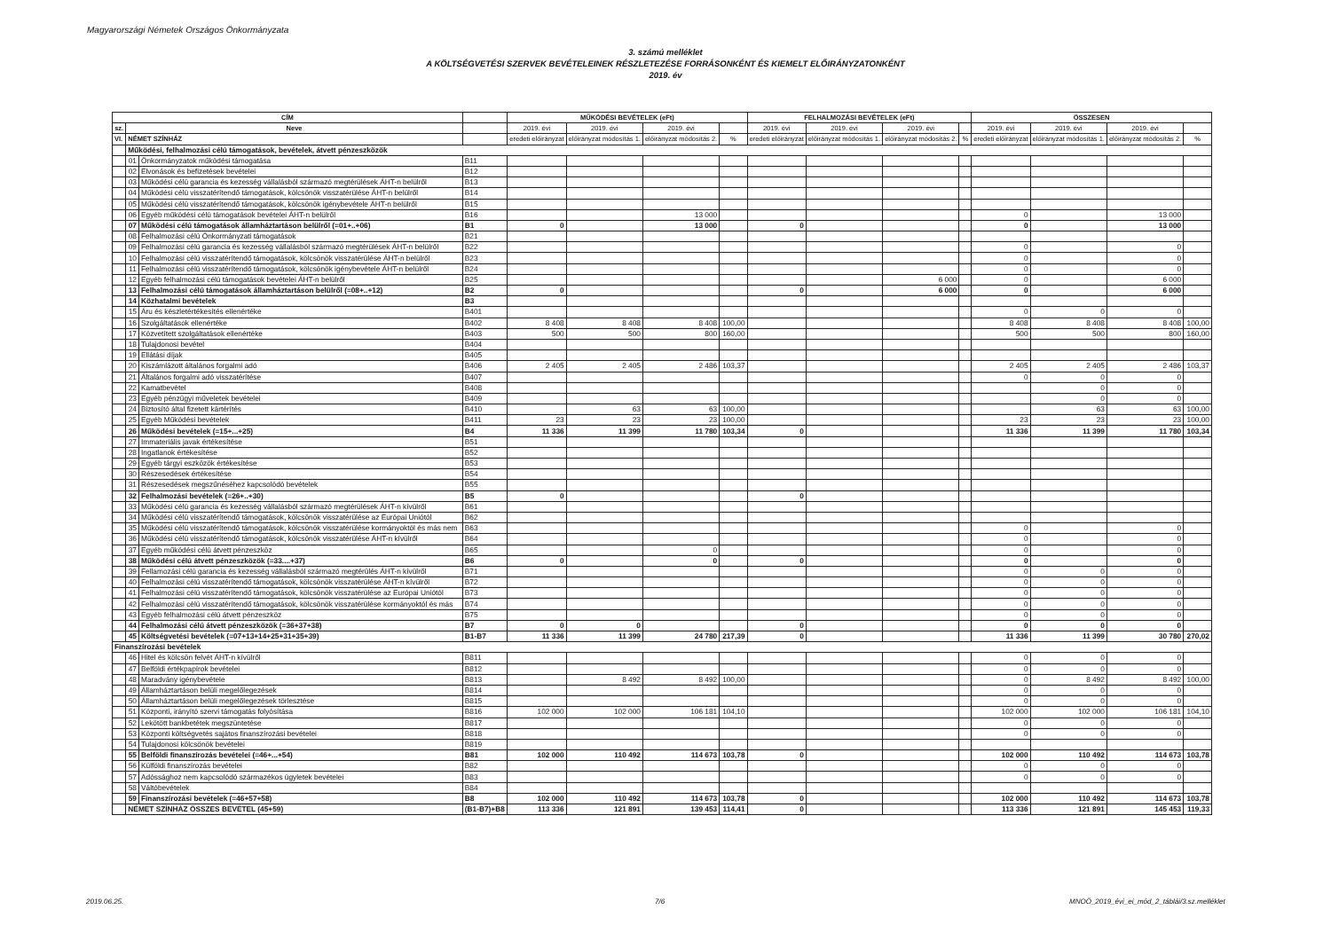Magyarországi Németek Országos Önkormányzata
3. számú melléklet
A KÖLTSÉGVETÉSI SZERVEK BEVÉTELEINEK RÉSZLETEZÉSE FORRÁSONKÉNT ÉS KIEMELT ELŐIRÁNYZATONKÉNT
2019. év
| CÍM | | | | MŰKÖDÉSI BEVÉTELEK (eFt) | | | | FELHALMOZÁSI BEVÉTELEK (eFt) | | | | ÖSSZESEN | | | |
| --- | --- | --- | --- | --- | --- | --- | --- | --- | --- | --- | --- | --- | --- | --- | --- |
| sz. | Neve | | | 2019. évi | 2019. évi | 2019. évi | | 2019. évi | 2019. évi | 2019. évi | | 2019. évi | 2019. évi | 2019. évi | |
| VI. | NÉMET SZÍNHÁZ | | | eredeti előirányzat | előirányzat módosítás 1. | előirányzat módosítás 2. | % | eredeti előirányzat | előirányzat módosítás 1. | előirányzat módosítás 2. | % | eredeti előirányzat | előirányzat módosítás 1. | előirányzat módosítás 2. | % |
| | Működési, felhalmozási célú támogatások, bevételek, átvett pénzeszközök | | | | | | | | | | | | | | |
| | 01 | Önkormányzatok működési támogatása | B11 | | | | | | | | | | | | |
| | 02 | Elvonások és befizetések bevételei | B12 | | | | | | | | | | | | |
| | 03 | Működési célú garancia és kezesség vállalásból származó megtérülések ÁHT-n belülről | B13 | | | | | | | | | | | | |
| | 04 | Működési célú visszatérítendő támogatások, kölcsönök visszatérülése ÁHT-n belülről | B14 | | | | | | | | | | | | |
| | 05 | Működési célú visszatérítendő támogatások, kölcsönök igénybevétele ÁHT-n belülről | B15 | | | | | | | | | | | | |
| | 06 | Egyéb működési célú támogatások bevételei ÁHT-n belülről | B16 | | | 13 000 | | | | | | 0 | | 13 000 | |
| | 07 | Működési célú támogatások államháztartáson belülről (=01+..+06) | B1 | 0 | | 13 000 | | 0 | | | | 0 | | 13 000 | |
| | 08 | Felhalmozási célú Önkormányzati támogatások | B21 | | | | | | | | | | | | |
| | 09 | Felhalmozási célú garancia és kezesség vállalásból származó megtérülések ÁHT-n belülről | B22 | | | | | | | | | 0 | | 0 | |
| | 10 | Felhalmozási célú visszatérítendő támogatások, kölcsönök visszatérülése ÁHT-n belülről | B23 | | | | | | | | | 0 | | 0 | |
| | 11 | Felhalmozási célú visszatérítendő támogatások, kölcsönök igénybevétele ÁHT-n belülről | B24 | | | | | | | | | 0 | | 0 | |
| | 12 | Egyéb felhalmozási célú támogatások bevételei ÁHT-n belülről | B25 | | | | | | | 6 000 | | 0 | | 6 000 | |
| | 13 | Felhalmozási célú támogatások államháztartáson belülről (=08+..+12) | B2 | 0 | | | | 0 | | 6 000 | | 0 | | 6 000 | |
| | 14 | Közhatalmi bevételek | B3 | | | | | | | | | | | | |
| | 15 | Áru és készletértékesítés ellenértéke | B401 | | | | | | | | | 0 | 0 | 0 | |
| | 16 | Szolgáltatások ellenértéke | B402 | 8 408 | 8 408 | 8 408 | 100,00 | | | | | 8 408 | 8 408 | 8 408 | 100,00 |
| | 17 | Közvetített szolgáltatások ellenértéke | B403 | 500 | 500 | 800 | 160,00 | | | | | 500 | 500 | 800 | 160,00 |
| | 18 | Tulajdonosi bevétel | B404 | | | | | | | | | | | | |
| | 19 | Ellátási díjak | B405 | | | | | | | | | | | | |
| | 20 | Kiszámlázott általános forgalmi adó | B406 | 2 405 | 2 405 | 2 486 | 103,37 | | | | | 2 405 | 2 405 | 2 486 | 103,37 |
| | 21 | Általános forgalmi adó visszatérítése | B407 | | | | | | | | | 0 | 0 | 0 | |
| | 22 | Kamatbevétel | B408 | | | | | | | | | | 0 | 0 | |
| | 23 | Egyéb pénzügyi műveletek bevételei | B409 | | | | | | | | | | 0 | 0 | |
| | 24 | Biztosító által fizetett kártérítés | B410 | | 63 | 63 | 100,00 | | | | | | 63 | 63 | 100,00 |
| | 25 | Egyéb Működési bevételek | B411 | 23 | 23 | 23 | 100,00 | | | | | 23 | 23 | 23 | 100,00 |
| | 26 | Működési bevételek (=15+...+25) | B4 | 11 336 | 11 399 | 11 780 | 103,34 | 0 | | | | 11 336 | 11 399 | 11 780 | 103,34 |
| | 27 | Immateriális javak értékesítése | B51 | | | | | | | | | | | | |
| | 28 | Ingatlanok értékesítése | B52 | | | | | | | | | | | | |
| | 29 | Egyéb tárgyi eszközök értékesítése | B53 | | | | | | | | | | | | |
| | 30 | Részesedések értékesítése | B54 | | | | | | | | | | | | |
| | 31 | Részesedések megszűnéséhez kapcsolódó bevételek | B55 | | | | | | | | | | | | |
| | 32 | Felhalmozási bevételek (=26+..+30) | B5 | 0 | | | | 0 | | | | | | | |
| | 33 | Működési célú garancia és kezesség vállalásból származó megtérülések ÁHT-n kívülről | B61 | | | | | | | | | | | | |
| | 34 | Működési célú visszatérítendő támogatások, kölcsönök visszatérülése az Európai Uniótól | B62 | | | | | | | | | | | | |
| | 35 | Működési célú visszatérítendő támogatások, kölcsönök visszatérülése kormányoktól és más nem | B63 | | | | | | | | | 0 | | 0 | |
| | 36 | Működési célú visszatérítendő támogatások, kölcsönök visszatérülése ÁHT-n kívülről | B64 | | | | | | | | | 0 | | 0 | |
| | 37 | Egyéb működési célú átvett pénzeszköz | B65 | | | 0 | | | | | | 0 | | 0 | |
| | 38 | Működési célú átvett pénzeszközök (=33....+37) | B6 | 0 | | 0 | | 0 | | | | 0 | | 0 | |
| | 39 | Fellamozási célú garancia és kezesség vállalásból származó megtérülés ÁHT-n kívülről | B71 | | | | | | | | | 0 | 0 | 0 | |
| | 40 | Felhalmozási célú visszatérítendő támogatások, kölcsönök visszatérülése ÁHT-n kívülről | B72 | | | | | | | | | 0 | 0 | 0 | |
| | 41 | Felhalmozási célú visszatérítendő támogatások, kölcsönök visszatérülése az Európai Uniótól | B73 | | | | | | | | | 0 | 0 | 0 | |
| | 42 | Felhalmozási célú visszatérítendő támogatások, kölcsönök visszatérülése kormányoktól és más | B74 | | | | | | | | | 0 | 0 | 0 | |
| | 43 | Egyéb felhalmozási célú átvett pénzeszköz | B75 | | | | | | | | | 0 | 0 | 0 | |
| | 44 | Felhalmozási célú átvett pénzeszközök (=36+37+38) | B7 | 0 | 0 | | | 0 | | | | 0 | 0 | 0 | |
| | 45 | Költségvetési bevételek (=07+13+14+25+31+35+39) | B1-B7 | 11 336 | 11 399 | 24 780 | 217,39 | 0 | | | | 11 336 | 11 399 | 30 780 | 270,02 |
| Finanszírozási bevételek | | | | | | | | | | | | | | | |
| | 46 | Hitel és kölcsön felvét ÁHT-n kívülről | B811 | | | | | | | | | 0 | 0 | 0 | |
| | 47 | Belföldi értékpapírok bevételei | B812 | | | | | | | | | 0 | 0 | 0 | |
| | 48 | Maradvány igénybevétele | B813 | | 8 492 | 8 492 | 100,00 | | | | | 0 | 8 492 | 8 492 | 100,00 |
| | 49 | Államháztartáson belüli megelőlegezések | B814 | | | | | | | | | 0 | 0 | 0 | |
| | 50 | Államháztartáson belüli megelőlegezések törlesztése | B815 | | | | | | | | | 0 | 0 | 0 | |
| | 51 | Központi, irányító szervi támogatás folyósítása | B816 | 102 000 | 102 000 | 106 181 | 104,10 | | | | | 102 000 | 102 000 | 106 181 | 104,10 |
| | 52 | Lekötött bankbetétek megszüntetése | B817 | | | | | | | | | 0 | 0 | 0 | |
| | 53 | Központi költségvetés sajátos finanszírozási bevételei | B818 | | | | | | | | | 0 | 0 | 0 | |
| | 54 | Tulajdonosi kölcsönök bevételei | B819 | | | | | | | | | | | | |
| | 55 | Belföldi finanszírozás bevételei (=46+...+54) | B81 | 102 000 | 110 492 | 114 673 | 103,78 | 0 | | | | 102 000 | 110 492 | 114 673 | 103,78 |
| | 56 | Külföldi finanszírozás bevételei | B82 | | | | | | | | | 0 | 0 | 0 | |
| | 57 | Adóssághoz nem kapcsolódó származékos ügyletek bevételei | B83 | | | | | | | | | 0 | 0 | 0 | |
| | 58 | Váltóbevételek | B84 | | | | | | | | | | | | |
| | 59 | Finanszírozási bevételek (=46+57+58) | B8 | 102 000 | 110 492 | 114 673 | 103,78 | 0 | | | | 102 000 | 110 492 | 114 673 | 103,78 |
| | NÉMET SZÍNHÁZ ÖSSZES BEVÉTEL (45+59) | | (B1-B7)+B8 | 113 336 | 121 891 | 139 453 | 114,41 | 0 | | | | 113 336 | 121 891 | 145 453 | 119,33 |
2019.06.25. 7/6
MNOÖ_2019_évi_ei_mód_2_táblái/3.sz.melléklet